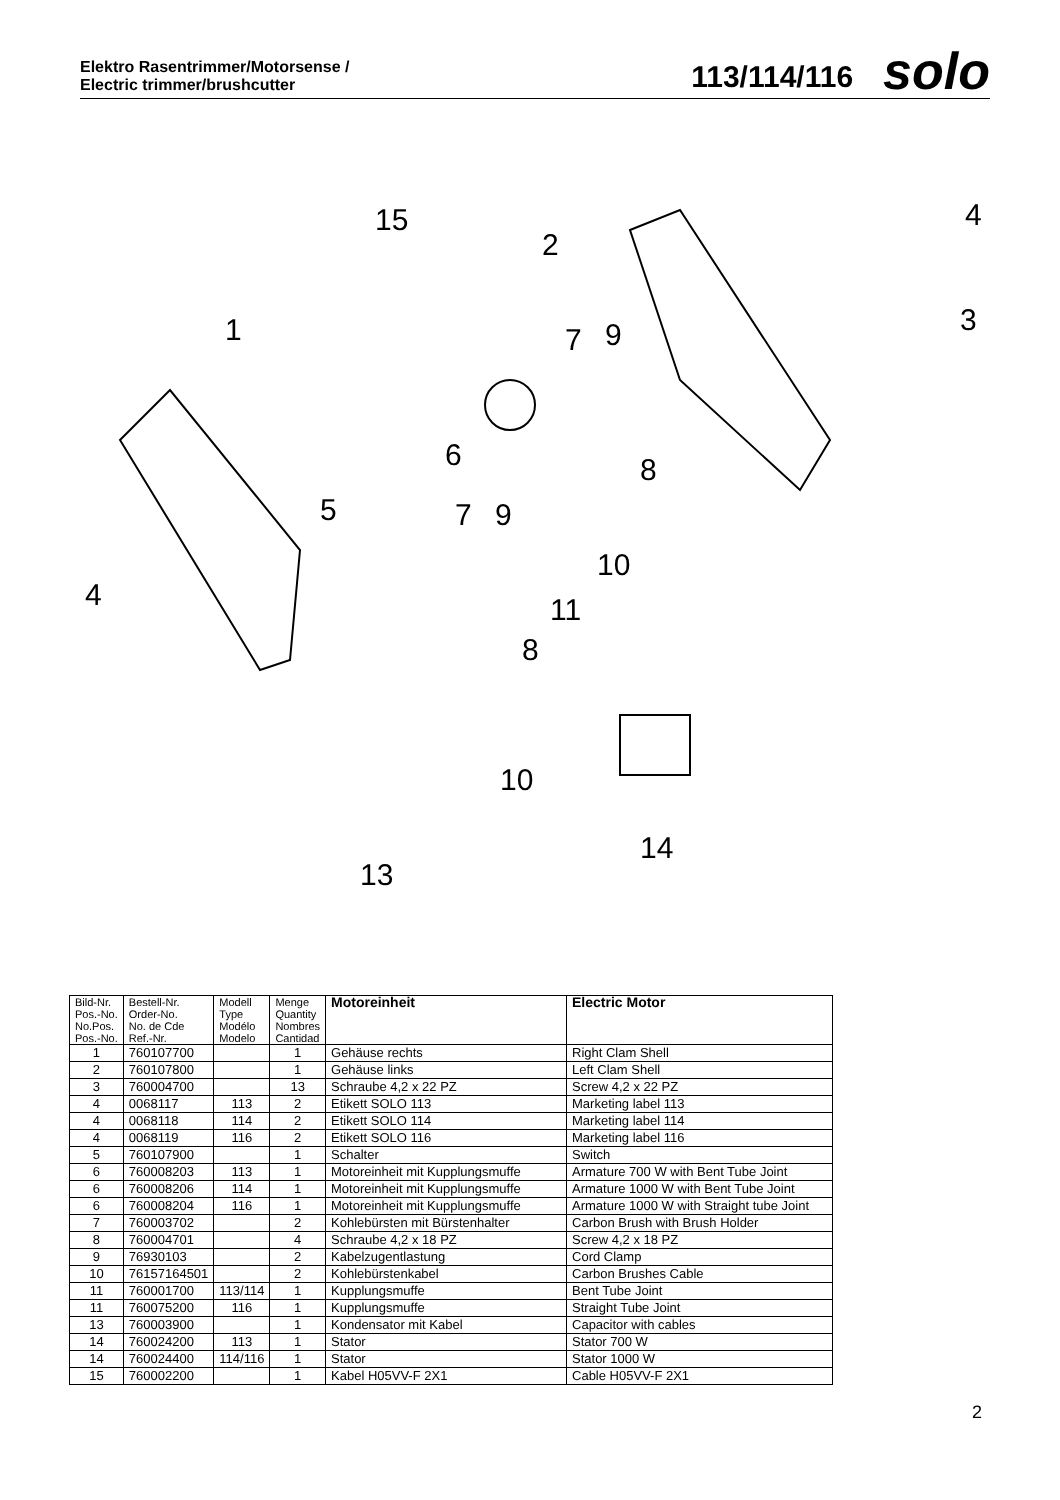Elektro Rasentrimmer/Motorsense /
Electric trimmer/brushcutter
113/114/116 solo
15
2
4
3
1
7
9
6
8
5
7
9
10
4
11
8
10
14
13
| Bild-Nr. Pos.-No. No.Pos. Pos.-No. | Bestell-Nr. Order-No. No. de Cde Ref.-Nr. | Modell Type Modélo Modelo | Menge Quantity Nombres Cantidad | Motoreinheit | Electric Motor |
| --- | --- | --- | --- | --- | --- |
| 1 | 760107700 | | 1 | Gehäuse rechts | Right Clam Shell |
| 2 | 760107800 | | 1 | Gehäuse links | Left Clam Shell |
| 3 | 760004700 | | 13 | Schraube 4,2 x 22 PZ | Screw 4,2 x 22 PZ |
| 4 | 0068117 | 113 | 2 | Etikett SOLO 113 | Marketing label 113 |
| 4 | 0068118 | 114 | 2 | Etikett SOLO 114 | Marketing label 114 |
| 4 | 0068119 | 116 | 2 | Etikett SOLO 116 | Marketing label 116 |
| 5 | 760107900 | | 1 | Schalter | Switch |
| 6 | 760008203 | 113 | 1 | Motoreinheit mit Kupplungsmuffe | Armature 700 W with Bent Tube Joint |
| 6 | 760008206 | 114 | 1 | Motoreinheit mit Kupplungsmuffe | Armature 1000 W with Bent Tube Joint |
| 6 | 760008204 | 116 | 1 | Motoreinheit mit Kupplungsmuffe | Armature 1000 W with Straight tube Joint |
| 7 | 760003702 | | 2 | Kohlebürsten mit Bürstenhalter | Carbon Brush with Brush Holder |
| 8 | 760004701 | | 4 | Schraube 4,2 x 18 PZ | Screw 4,2 x 18 PZ |
| 9 | 76930103 | | 2 | Kabelzugentlastung | Cord Clamp |
| 10 | 76157164501 | | 2 | Kohlebürstenkabel | Carbon Brushes Cable |
| 11 | 760001700 | 113/114 | 1 | Kupplungsmuffe | Bent Tube Joint |
| 11 | 760075200 | 116 | 1 | Kupplungsmuffe | Straight Tube Joint |
| 13 | 760003900 | | 1 | Kondensator mit Kabel | Capacitor with cables |
| 14 | 760024200 | 113 | 1 | Stator | Stator 700 W |
| 14 | 760024400 | 114/116 | 1 | Stator | Stator 1000 W |
| 15 | 760002200 | | 1 | Kabel H05VV-F 2X1 | Cable H05VV-F 2X1 |
2